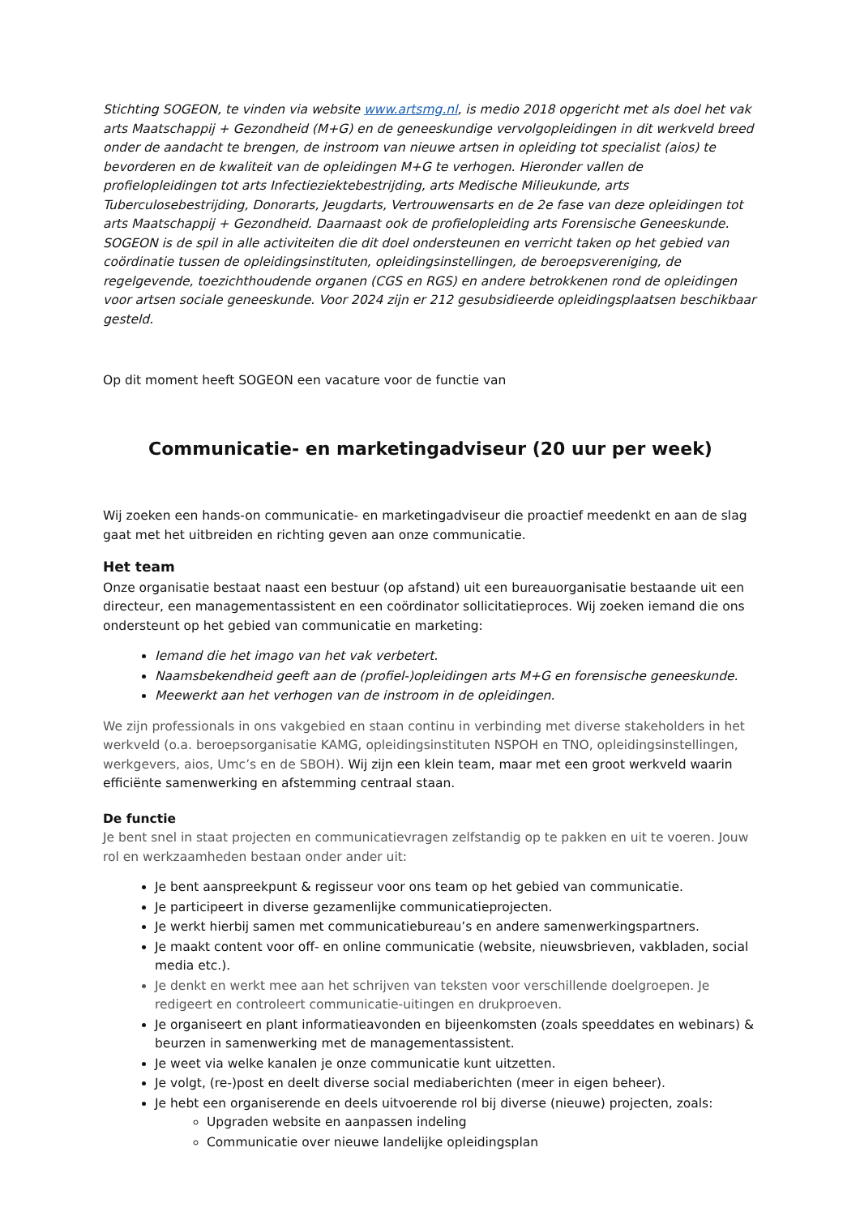Stichting SOGEON, te vinden via website www.artsmg.nl, is medio 2018 opgericht met als doel het vak arts Maatschappij + Gezondheid (M+G) en de geneeskundige vervolgopleidingen in dit werkveld breed onder de aandacht te brengen, de instroom van nieuwe artsen in opleiding tot specialist (aios) te bevorderen en de kwaliteit van de opleidingen M+G te verhogen. Hieronder vallen de profielopleidingen tot arts Infectieziektebestrijding, arts Medische Milieukunde, arts Tuberculosebestrijding, Donorarts, Jeugdarts, Vertrouwensarts en de 2e fase van deze opleidingen tot arts Maatschappij + Gezondheid. Daarnaast ook de profielopleiding arts Forensische Geneeskunde. SOGEON is de spil in alle activiteiten die dit doel ondersteunen en verricht taken op het gebied van coördinatie tussen de opleidingsinstituten, opleidingsinstellingen, de beroepsvereniging, de regelgevende, toezichthoudende organen (CGS en RGS) en andere betrokkenen rond de opleidingen voor artsen sociale geneeskunde. Voor 2024 zijn er 212 gesubsidieerde opleidingsplaatsen beschikbaar gesteld.
Op dit moment heeft SOGEON een vacature voor de functie van
Communicatie- en marketingadviseur (20 uur per week)
Wij zoeken een hands-on communicatie- en marketingadviseur die proactief meedenkt en aan de slag gaat met het uitbreiden en richting geven aan onze communicatie.
Het team
Onze organisatie bestaat naast een bestuur (op afstand) uit een bureauorganisatie bestaande uit een directeur, een managementassistent en een coördinator sollicitatieproces. Wij zoeken iemand die ons ondersteunt op het gebied van communicatie en marketing:
Iemand die het imago van het vak verbetert.
Naamsbekendheid geeft aan de (profiel-)opleidingen arts M+G en forensische geneeskunde.
Meewerkt aan het verhogen van de instroom in de opleidingen.
We zijn professionals in ons vakgebied en staan continu in verbinding met diverse stakeholders in het werkveld (o.a. beroepsorganisatie KAMG, opleidingsinstituten NSPOH en TNO, opleidingsinstellingen, werkgevers, aios, Umc’s en de SBOH). Wij zijn een klein team, maar met een groot werkveld waarin efficiënte samenwerking en afstemming centraal staan.
De functie
Je bent snel in staat projecten en communicatievragen zelfstandig op te pakken en uit te voeren. Jouw rol en werkzaamheden bestaan onder ander uit:
Je bent aanspreekpunt & regisseur voor ons team op het gebied van communicatie.
Je participeert in diverse gezamenlijke communicatieprojecten.
Je werkt hierbij samen met communicatiebureau’s en andere samenwerkingspartners.
Je maakt content voor off- en online communicatie (website, nieuwsbrieven, vakbladen, social media etc.).
Je denkt en werkt mee aan het schrijven van teksten voor verschillende doelgroepen. Je redigeert en controleert communicatie-uitingen en drukproeven.
Je organiseert en plant informatieavonden en bijeenkomsten (zoals speeddates en webinars) & beurzen in samenwerking met de managementassistent.
Je weet via welke kanalen je onze communicatie kunt uitzetten.
Je volgt, (re-)post en deelt diverse social mediaberichten (meer in eigen beheer).
Je hebt een organiserende en deels uitvoerende rol bij diverse (nieuwe) projecten, zoals:
Upgraden website en aanpassen indeling
Communicatie over nieuwe landelijke opleidingsplan